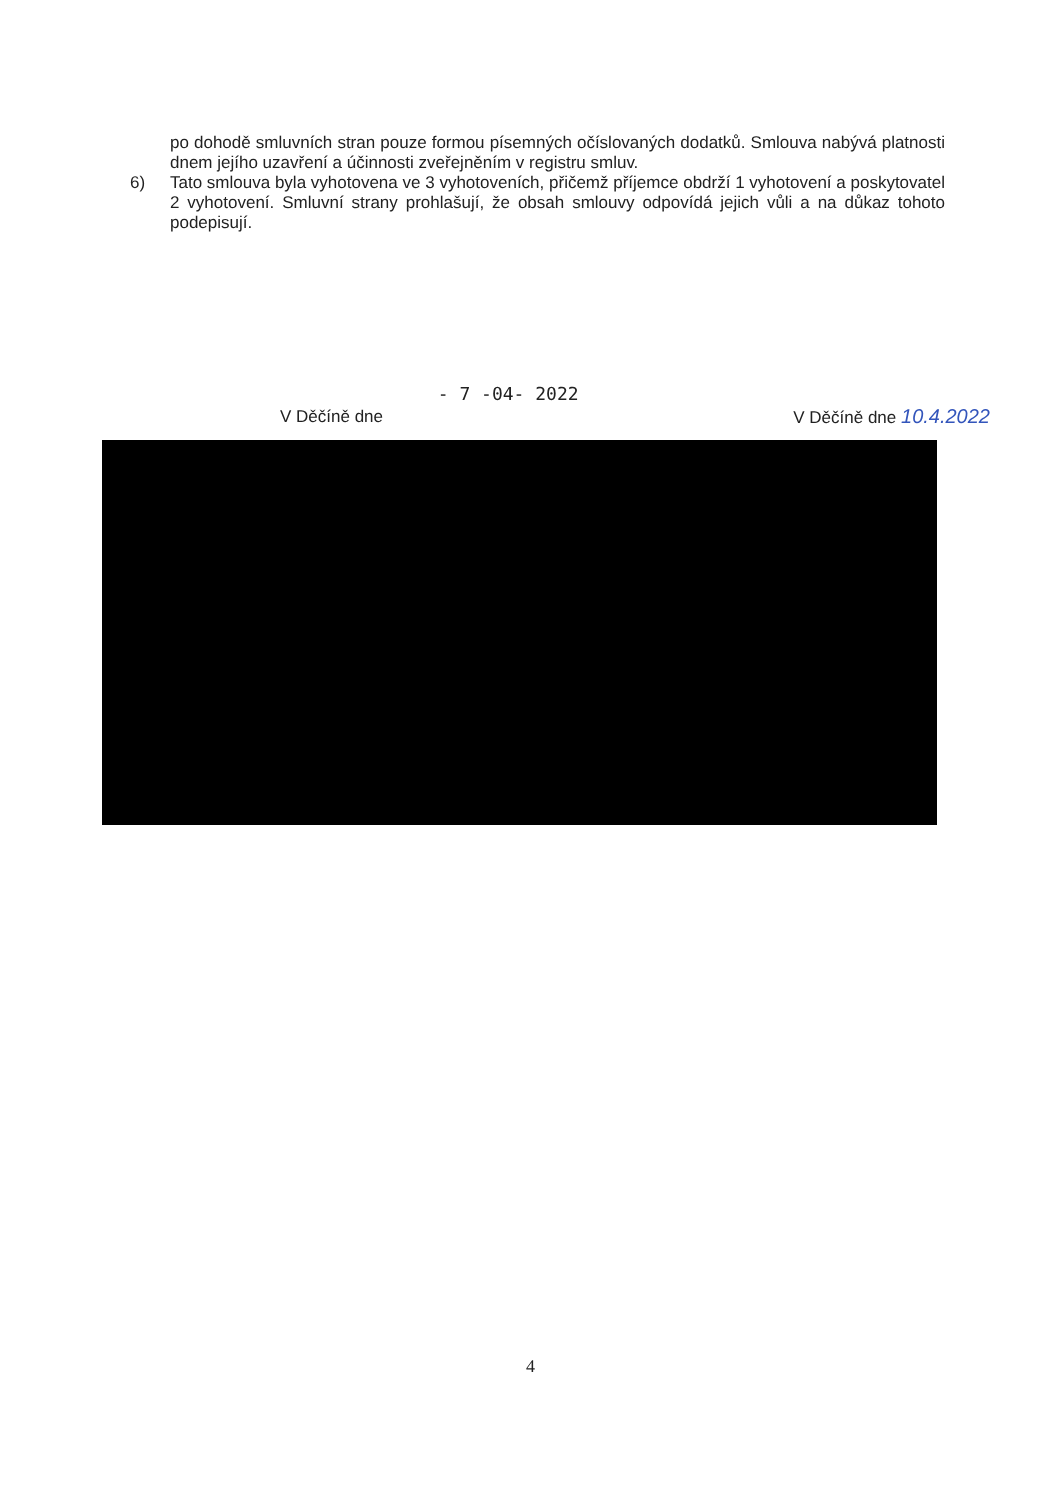po dohodě smluvních stran pouze formou písemných očíslovaných dodatků. Smlouva nabývá platnosti dnem jejího uzavření a účinnosti zveřejněním v registru smluv.
6) Tato smlouva byla vyhotovena ve 3 vyhotoveních, přičemž příjemce obdrží 1 vyhotovení a poskytovatel 2 vyhotovení. Smluvní strany prohlašují, že obsah smlouvy odpovídá jejich vůli a na důkaz tohoto podepisují.
V Děčíně dne - 7 -04- 2022 V Děčíně dne 10.4.2022
4